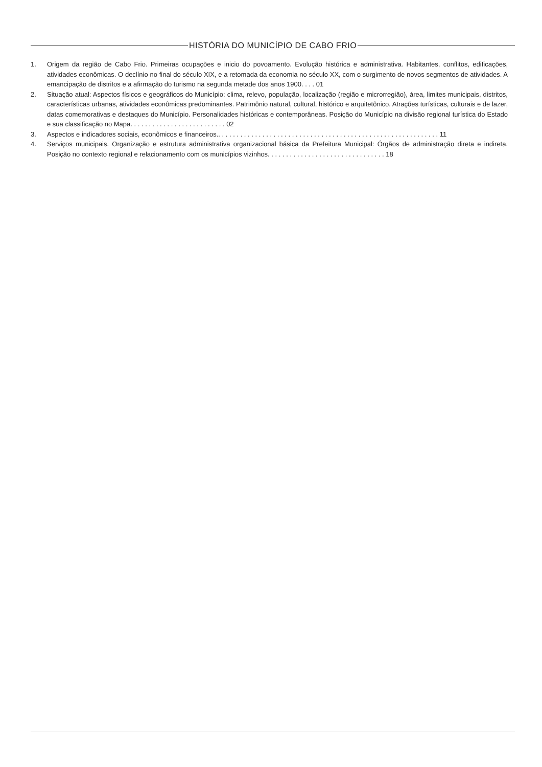HISTÓRIA DO MUNICÍPIO DE CABO FRIO
1. Origem da região de Cabo Frio. Primeiras ocupações e inicio do povoamento. Evolução histórica e administrativa. Habitantes, conflitos, edificações, atividades econômicas. O declínio no final do século XIX, e a retomada da economia no século XX, com o surgimento de novos segmentos de atividades. A emancipação de distritos e a afirmação do turismo na segunda metade dos anos 1900. . . . 01
2. Situação atual: Aspectos físicos e geográficos do Município: clima, relevo, população, localização (região e microrregião), área, limites municipais, distritos, características urbanas, atividades econômicas predominantes. Patrimônio natural, cultural, histórico e arquitetônico. Atrações turísticas, culturais e de lazer, datas comemorativas e destaques do Município. Personalidades históricas e contemporâneas. Posição do Município na divisão regional turística do Estado e sua classificação no Mapa. . . . . . . . . . . . . . . . . . . . . . . . . . 02
3. Aspectos e indicadores sociais, econômicos e financeiros.. . . . . . . . . . . . . . . . . . . . . . . . . . . . . . . . . . . . . . . . . . . . . . . . . . . . . . . . . . . . 11
4. Serviços municipais. Organização e estrutura administrativa organizacional básica da Prefeitura Municipal: Órgãos de administração direta e indireta. Posição no contexto regional e relacionamento com os municípios vizinhos. . . . . . . . . . . . . . . . . . . . . . . . . . . . . . . . 18